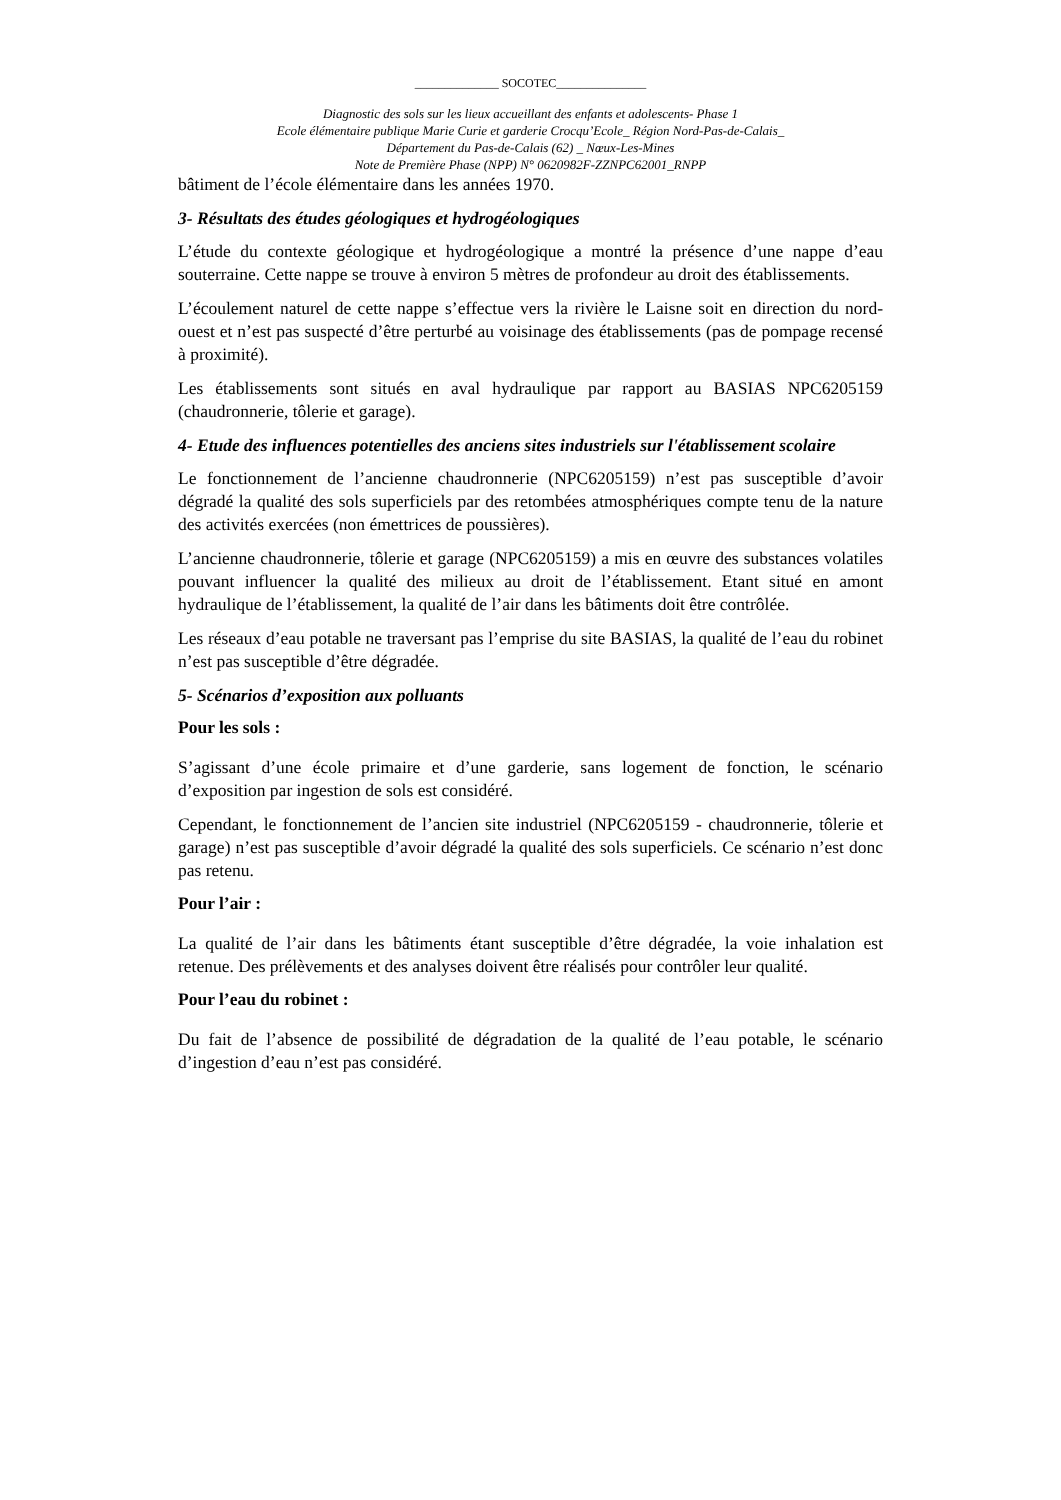______________ SOCOTEC_______________
Diagnostic des sols sur les lieux accueillant des enfants et adolescents- Phase 1
Ecole élémentaire publique Marie Curie et garderie Crocqu’Ecole_ Région Nord-Pas-de-Calais_
Département du Pas-de-Calais (62) _ Nœux-Les-Mines
Note de Première Phase (NPP) N° 0620982F-ZZNPC62001_RNPP
bâtiment de l’école élémentaire dans les années 1970.
3- Résultats des études géologiques et hydrogéologiques
L’étude du contexte géologique et hydrogéologique a montré la présence d’une nappe d’eau souterraine. Cette nappe se trouve à environ 5 mètres de profondeur au droit des établissements.
L’écoulement naturel de cette nappe s’effectue vers la rivière le Laisne soit en direction du nord-ouest et n’est pas suspecté d’être perturbé au voisinage des établissements (pas de pompage recensé à proximité).
Les établissements sont situés en aval hydraulique par rapport au BASIAS NPC6205159 (chaudronnerie, tôlerie et garage).
4- Etude des influences potentielles des anciens sites industriels sur l'établissement scolaire
Le fonctionnement de l’ancienne chaudronnerie (NPC6205159) n’est pas susceptible d’avoir dégradé la qualité des sols superficiels par des retombées atmosphériques compte tenu de la nature des activités exercées (non émettrices de poussières).
L’ancienne chaudronnerie, tôlerie et garage (NPC6205159) a mis en œuvre des substances volatiles pouvant influencer la qualité des milieux au droit de l’établissement. Etant situé en amont hydraulique de l’établissement, la qualité de l’air dans les bâtiments doit être contrôlée.
Les réseaux d’eau potable ne traversant pas l’emprise du site BASIAS, la qualité de l’eau du robinet n’est pas susceptible d’être dégradée.
5- Scénarios d’exposition aux polluants
Pour les sols :
S’agissant d’une école primaire et d’une garderie, sans logement de fonction, le scénario d’exposition par ingestion de sols est considéré.
Cependant, le fonctionnement de l’ancien site industriel (NPC6205159 - chaudronnerie, tôlerie et garage) n’est pas susceptible d’avoir dégradé la qualité des sols superficiels. Ce scénario n’est donc pas retenu.
Pour l’air :
La qualité de l’air dans les bâtiments étant susceptible d’être dégradée, la voie inhalation est retenue. Des prélèvements et des analyses doivent être réalisés pour contrôler leur qualité.
Pour l’eau du robinet :
Du fait de l’absence de possibilité de dégradation de la qualité de l’eau potable, le scénario d’ingestion d’eau n’est pas considéré.